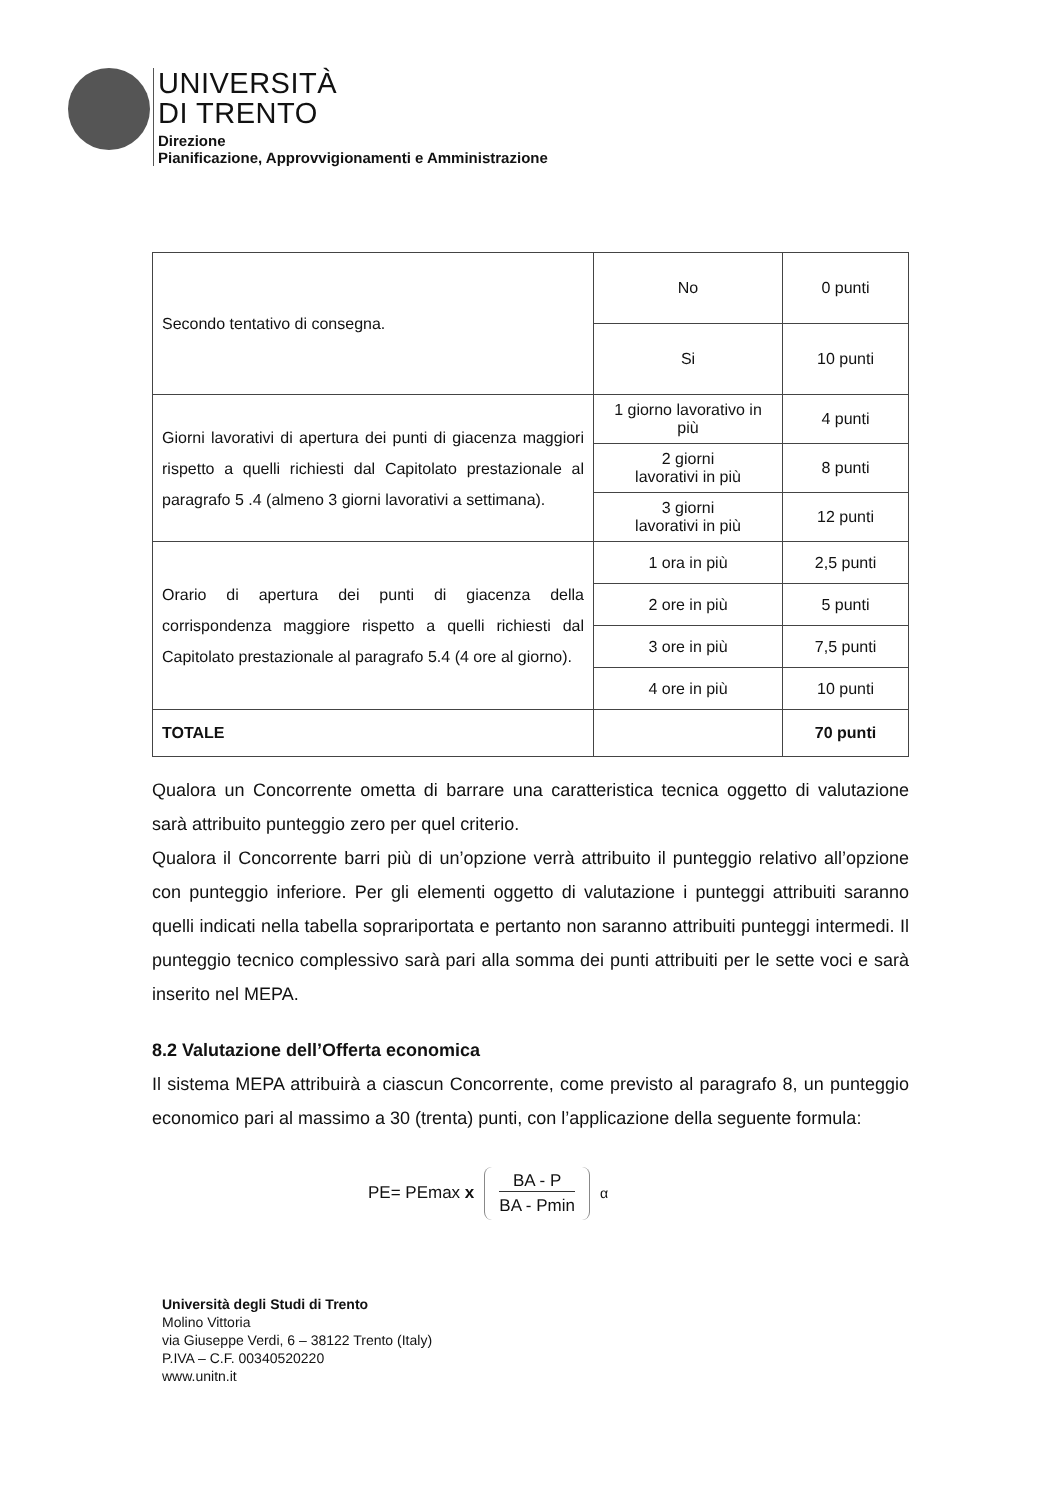UNIVERSITÀ
DI TRENTO
Direzione
Pianificazione, Approvvigionamenti e Amministrazione
| Secondo tentativo di consegna. | No | 0 punti |
| | Si | 10 punti |
| Giorni lavorativi di apertura dei punti di giacenza maggiori rispetto a quelli richiesti dal Capitolato prestazionale al paragrafo 5 .4 (almeno 3 giorni lavorativi a settimana). | 1 giorno lavorativo in più | 4 punti |
| | 2 giorni lavorativi in più | 8 punti |
| | 3 giorni lavorativi in più | 12 punti |
| Orario di apertura dei punti di giacenza della corrispondenza maggiore rispetto a quelli richiesti dal Capitolato prestazionale al paragrafo 5.4 (4 ore al giorno). | 1 ora in più | 2,5 punti |
| | 2 ore in più | 5 punti |
| | 3 ore in più | 7,5 punti |
| | 4 ore in più | 10 punti |
| TOTALE | | 70 punti |
Qualora un Concorrente ometta di barrare una caratteristica tecnica oggetto di valutazione sarà attribuito punteggio zero per quel criterio.
Qualora il Concorrente barri più di un’opzione verrà attribuito il punteggio relativo all’opzione con punteggio inferiore. Per gli elementi oggetto di valutazione i punteggi attribuiti saranno quelli indicati nella tabella soprariportata e pertanto non saranno attribuiti punteggi intermedi. Il punteggio tecnico complessivo sarà pari alla somma dei punti attribuiti per le sette voci e sarà inserito nel MEPA.
8.2 Valutazione dell’Offerta economica
Il sistema MEPA attribuirà a ciascun Concorrente, come previsto al paragrafo 8, un punteggio economico pari al massimo a 30 (trenta) punti, con l’applicazione della seguente formula:
PE= PEmax x BA - P
BA - Pmin<sup>α</sup>
Università degli Studi di Trento
Molino Vittoria
via Giuseppe Verdi, 6 – 38122 Trento (Italy)
P.IVA – C.F. 00340520220
www.unitn.it